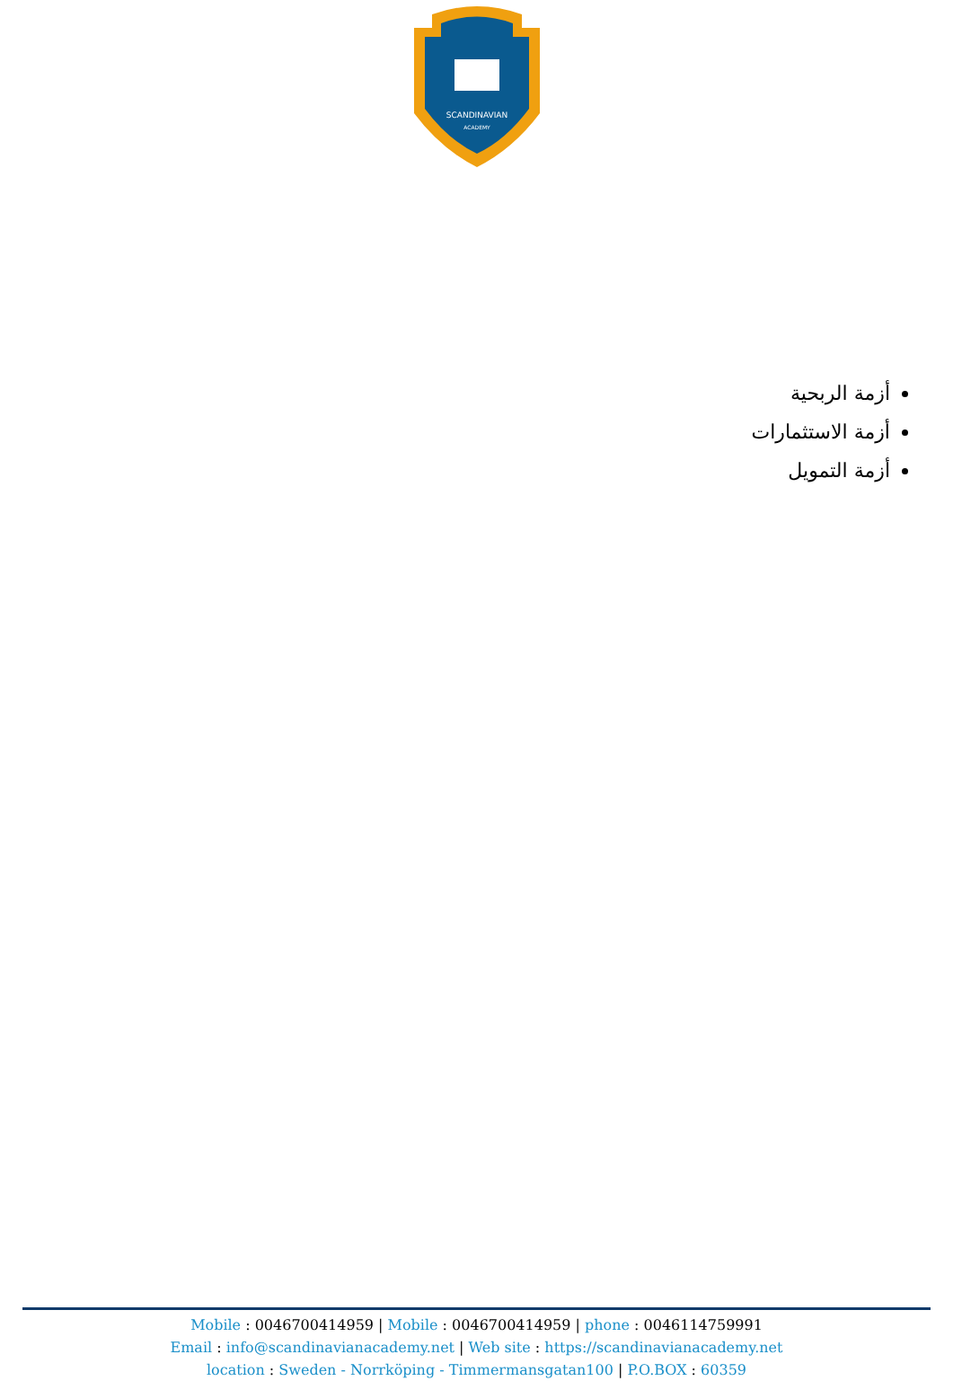SCANDINAVIAN
ACADEMY
أزمة الربحية
أزمة الاستثمارات
أزمة التمويل
Mobile : 0046700414959 | Mobile : 0046700414959 | phone : 0046114759991
Email : info@scandinavianacademy.net | Web site : https://scandinavianacademy.net
location : Sweden - Norrköping - Timmermansgatan100 | P.O.BOX : 60359